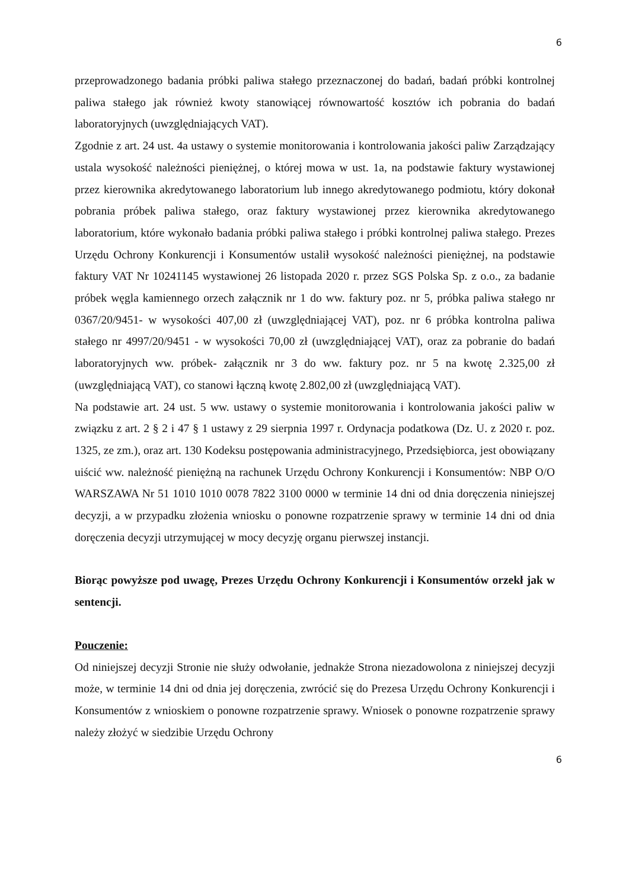6
przeprowadzonego badania próbki paliwa stałego przeznaczonej do badań, badań próbki kontrolnej paliwa stałego jak również kwoty stanowiącej równowartość kosztów ich pobrania do badań laboratoryjnych (uwzględniających VAT).
Zgodnie z art. 24 ust. 4a ustawy o systemie monitorowania i kontrolowania jakości paliw Zarządzający ustala wysokość należności pieniężnej, o której mowa w ust. 1a, na podstawie faktury wystawionej przez kierownika akredytowanego laboratorium lub innego akredytowanego podmiotu, który dokonał pobrania próbek paliwa stałego, oraz faktury wystawionej przez kierownika akredytowanego laboratorium, które wykonało badania próbki paliwa stałego i próbki kontrolnej paliwa stałego. Prezes Urzędu Ochrony Konkurencji i Konsumentów ustalił wysokość należności pieniężnej, na podstawie faktury VAT Nr 10241145 wystawionej 26 listopada 2020 r. przez SGS Polska Sp. z o.o., za badanie próbek węgla kamiennego orzech załącznik nr 1 do ww. faktury poz. nr 5, próbka paliwa stałego nr 0367/20/9451- w wysokości 407,00 zł (uwzględniającej VAT), poz. nr 6 próbka kontrolna paliwa stałego nr 4997/20/9451 - w wysokości 70,00 zł (uwzględniającej VAT), oraz za pobranie do badań laboratoryjnych ww. próbek- załącznik nr 3 do ww. faktury poz. nr 5 na kwotę 2.325,00 zł (uwzględniającą VAT), co stanowi łączną kwotę 2.802,00 zł (uwzględniającą VAT).
Na podstawie art. 24 ust. 5 ww. ustawy o systemie monitorowania i kontrolowania jakości paliw w związku z art. 2 § 2 i 47 § 1 ustawy z 29 sierpnia 1997 r. Ordynacja podatkowa (Dz. U. z 2020 r. poz. 1325, ze zm.), oraz art. 130 Kodeksu postępowania administracyjnego, Przedsiębiorca, jest obowiązany uiścić ww. należność pieniężną na rachunek Urzędu Ochrony Konkurencji i Konsumentów: NBP O/O WARSZAWA Nr 51 1010 1010 0078 7822 3100 0000 w terminie 14 dni od dnia doręczenia niniejszej decyzji, a w przypadku złożenia wniosku o ponowne rozpatrzenie sprawy w terminie 14 dni od dnia doręczenia decyzji utrzymującej w mocy decyzję organu pierwszej instancji.
Biorąc powyższe pod uwagę, Prezes Urzędu Ochrony Konkurencji i Konsumentów orzekł jak w sentencji.
Pouczenie:
Od niniejszej decyzji Stronie nie służy odwołanie, jednakże Strona niezadowolona z niniejszej decyzji może, w terminie 14 dni od dnia jej doręczenia, zwrócić się do Prezesa Urzędu Ochrony Konkurencji i Konsumentów z wnioskiem o ponowne rozpatrzenie sprawy. Wniosek o ponowne rozpatrzenie sprawy należy złożyć w siedzibie Urzędu Ochrony
6